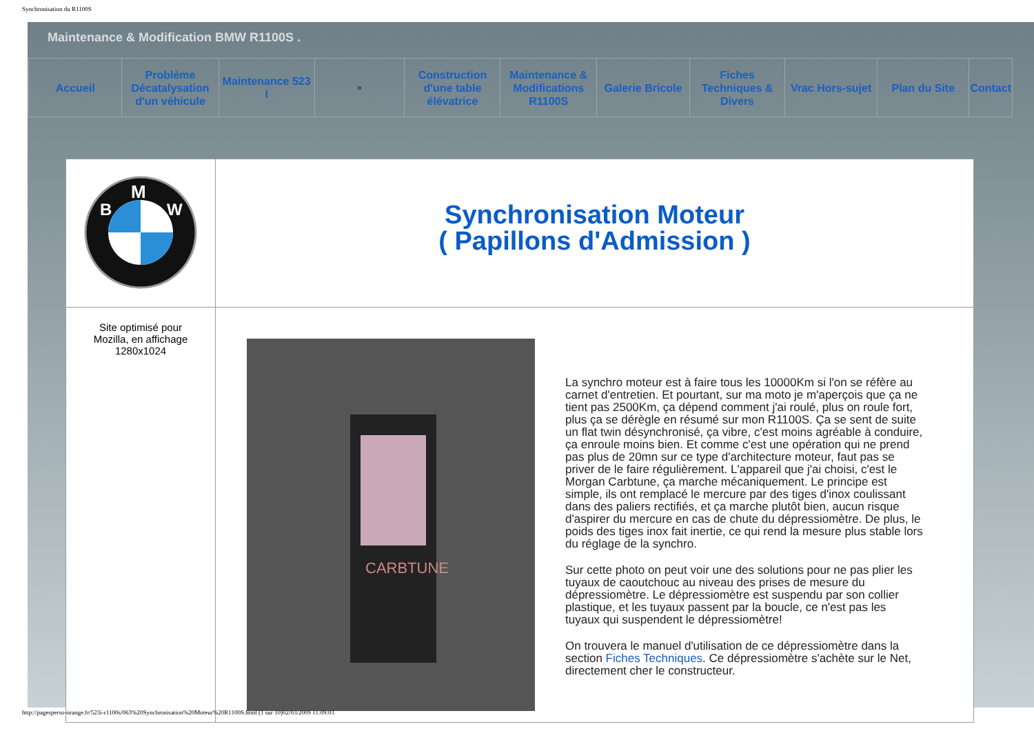Synchronisation du R1100S
Maintenance & Modification BMW R1100S .
| Accueil | Problème Décatalysation d'un véhicule | Maintenance 523 I | ¤ | Construction d'une table élévatrice | Maintenance & Modifications R1100S | Galerie Bricole | Fiches Techniques & Divers | Vrac Hors-sujet | Plan du Site | Contact |
| M B W | Synchronisation Moteur ( Papillons d'Admission ) |
| Site optimisé pour Mozilla, en affichage 1280x1024 | CARBTUNE La synchro moteur est à faire tous les 10000Km si l'on se réfère au carnet d'entretien. Et pourtant, sur ma moto je m'aperçois que ça ne tient pas 2500Km, ça dépend comment j'ai roulé, plus on roule fort, plus ça se dérègle en résumé sur mon R1100S. Ça se sent de suite un flat twin désynchronisé, ça vibre, c'est moins agréable à conduire, ça enroule moins bien. Et comme c'est une opération qui ne prend pas plus de 20mn sur ce type d'architecture moteur, faut pas se priver de le faire régulièrement. L'appareil que j'ai choisi, c'est le Morgan Carbtune, ça marche mécaniquement. Le principe est simple, ils ont remplacé le mercure par des tiges d'inox coulissant dans des paliers rectifiés, et ça marche plutôt bien, aucun risque d'aspirer du mercure en cas de chute du dépressiomètre. De plus, le poids des tiges inox fait inertie, ce qui rend la mesure plus stable lors du réglage de la synchro. Sur cette photo on peut voir une des solutions pour ne pas plier les tuyaux de caoutchouc au niveau des prises de mesure du dépressiomètre. Le dépressiomètre est suspendu par son collier plastique, et les tuyaux passent par la boucle, ce n'est pas les tuyaux qui suspendent le dépressiomètre! On trouvera le manuel d'utilisation de ce dépressiomètre dans la section Fiches Techniques . Ce dépressiomètre s'achète sur le Net, directement cher le constructeur. |
http://pagesperso-orange.fr/523i-r1100s/063%20Synchronisation%20Moteur%20R1100S.html (1 sur 10)02/03/2009 11:09:03